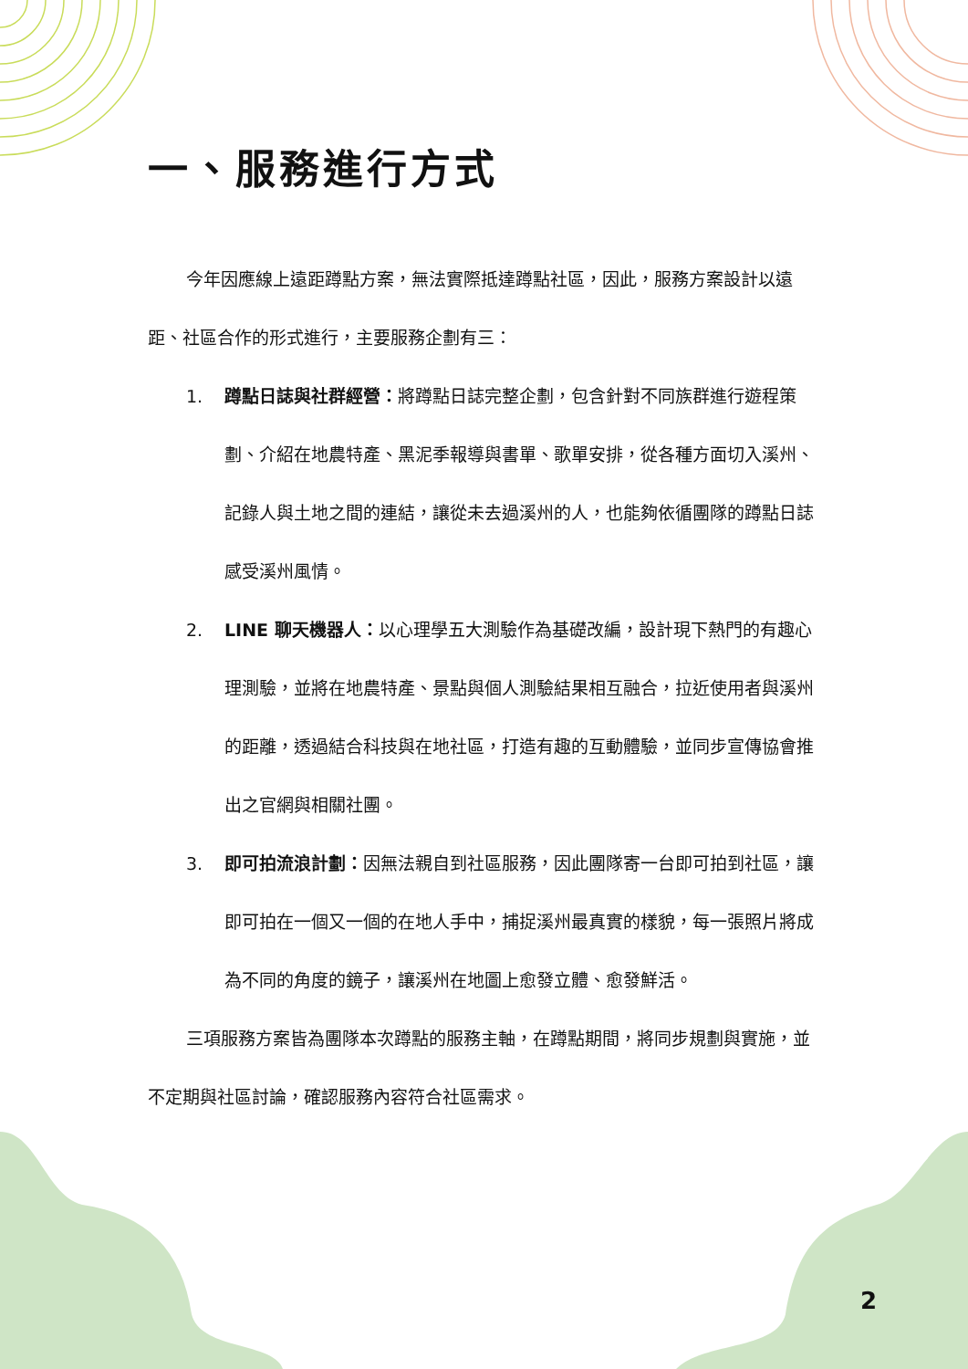一、服務進行方式
今年因應線上遠距蹲點方案，無法實際抵達蹲點社區，因此，服務方案設計以遠距、社區合作的形式進行，主要服務企劃有三：
1. 蹲點日誌與社群經營：將蹲點日誌完整企劃，包含針對不同族群進行遊程策劃、介紹在地農特產、黑泥季報導與書單、歌單安排，從各種方面切入溪州、記錄人與土地之間的連結，讓從未去過溪州的人，也能夠依循團隊的蹲點日誌感受溪州風情。
2. LINE 聊天機器人：以心理學五大測驗作為基礎改編，設計現下熱門的有趣心理測驗，並將在地農特產、景點與個人測驗結果相互融合，拉近使用者與溪州的距離，透過結合科技與在地社區，打造有趣的互動體驗，並同步宣傳協會推出之官網與相關社團。
3. 即可拍流浪計劃：因無法親自到社區服務，因此團隊寄一台即可拍到社區，讓即可拍在一個又一個的在地人手中，捕捉溪州最真實的樣貌，每一張照片將成為不同的角度的鏡子，讓溪州在地圖上愈發立體、愈發鮮活。
三項服務方案皆為團隊本次蹲點的服務主軸，在蹲點期間，將同步規劃與實施，並不定期與社區討論，確認服務內容符合社區需求。
2